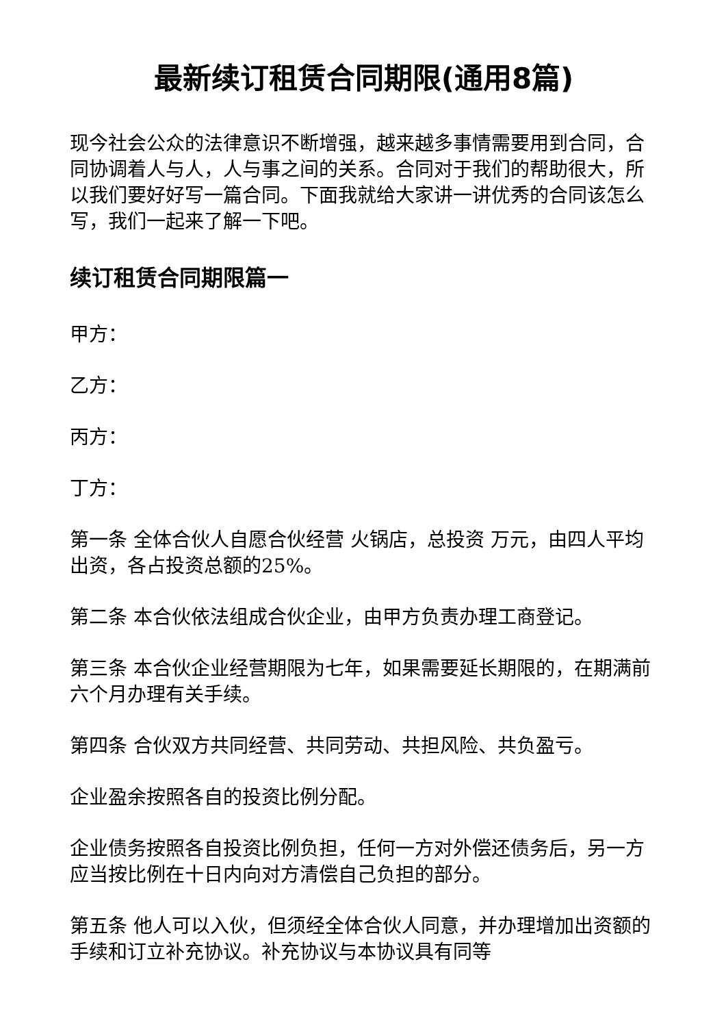最新续订租赁合同期限(通用8篇)
现今社会公众的法律意识不断增强，越来越多事情需要用到合同，合同协调着人与人，人与事之间的关系。合同对于我们的帮助很大，所以我们要好好写一篇合同。下面我就给大家讲一讲优秀的合同该怎么写，我们一起来了解一下吧。
续订租赁合同期限篇一
甲方：
乙方：
丙方：
丁方：
第一条 全体合伙人自愿合伙经营 火锅店，总投资 万元，由四人平均出资，各占投资总额的25%。
第二条 本合伙依法组成合伙企业，由甲方负责办理工商登记。
第三条 本合伙企业经营期限为七年，如果需要延长期限的，在期满前六个月办理有关手续。
第四条 合伙双方共同经营、共同劳动、共担风险、共负盈亏。
企业盈余按照各自的投资比例分配。
企业债务按照各自投资比例负担，任何一方对外偿还债务后，另一方应当按比例在十日内向对方清偿自己负担的部分。
第五条 他人可以入伙，但须经全体合伙人同意，并办理增加出资额的手续和订立补充协议。补充协议与本协议具有同等